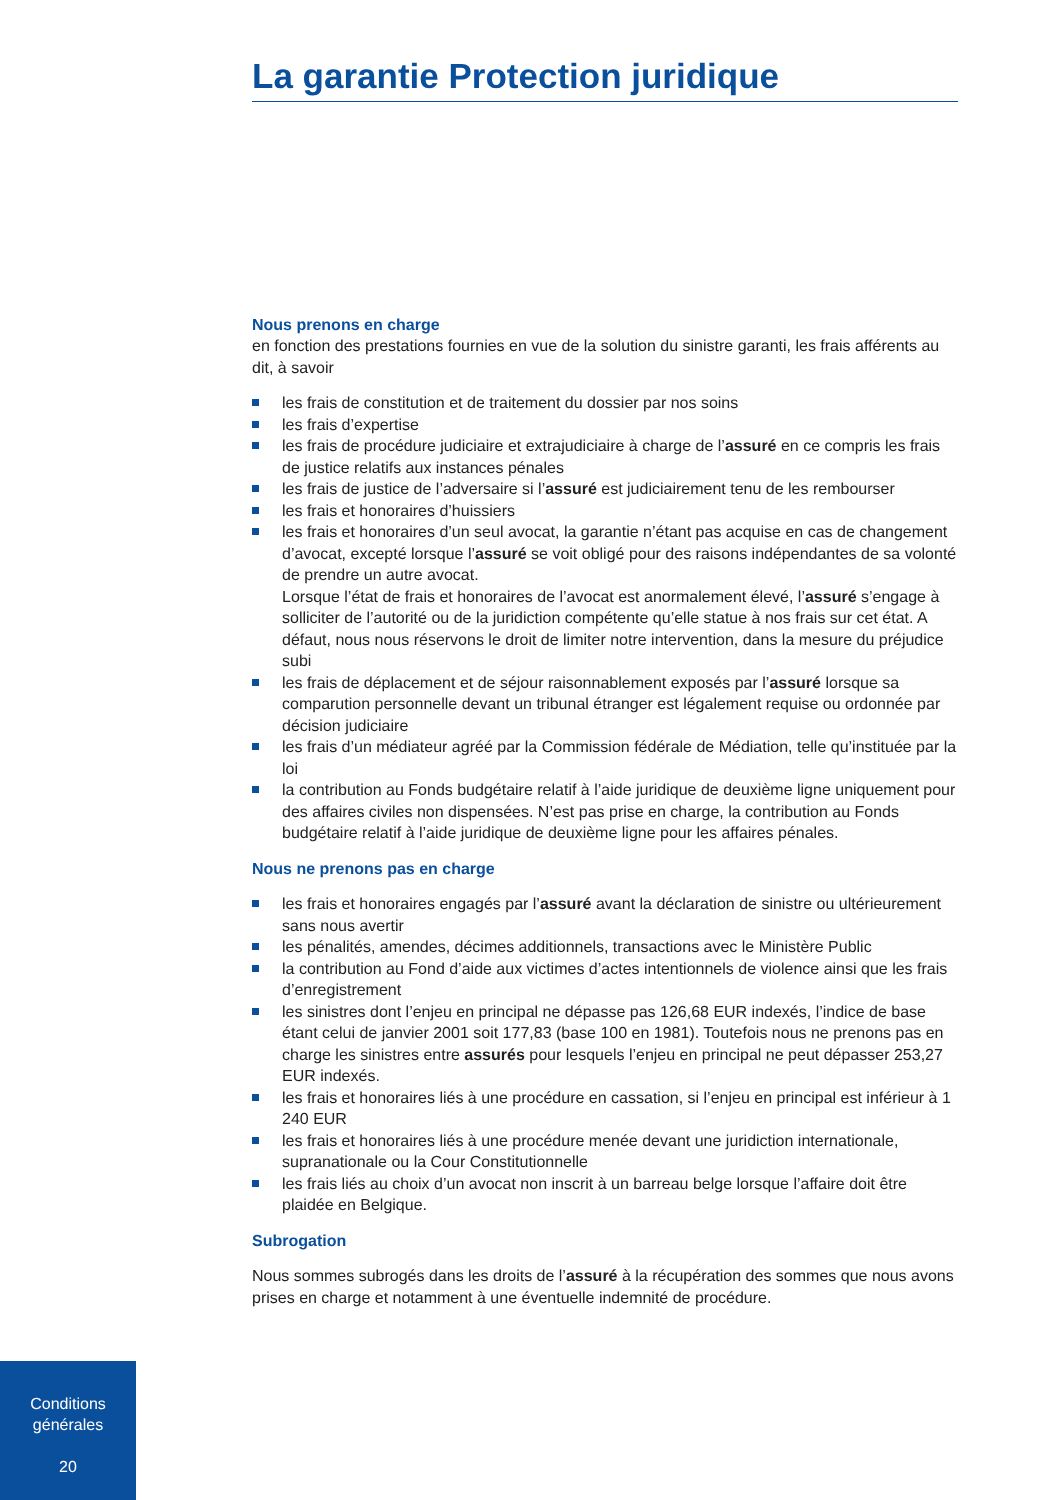La garantie Protection juridique
Nous prenons en charge
en fonction des prestations fournies en vue de la solution du sinistre garanti, les frais afférents au dit, à savoir
les frais de constitution et de traitement du dossier par nos soins
les frais d’expertise
les frais de procédure judiciaire et extrajudiciaire à charge de l’assuré en ce compris les frais de justice relatifs aux instances pénales
les frais de justice de l’adversaire si l’assuré est judiciairement tenu de les rembourser
les frais et honoraires d’huissiers
les frais et honoraires d’un seul avocat, la garantie n’étant pas acquise en cas de changement d’avocat, excepté lorsque l’assuré se voit obligé pour des raisons indépendantes de sa volonté de prendre un autre avocat.
Lorsque l’état de frais et honoraires de l’avocat est anormalement élevé, l’assuré s’engage à solliciter de l’autorité ou de la juridiction compétente qu’elle statue à nos frais sur cet état. A défaut, nous nous réservons le droit de limiter notre intervention, dans la mesure du préjudice subi
les frais de déplacement et de séjour raisonnablement exposés par l’assuré lorsque sa comparution personnelle devant un tribunal étranger est légalement requise ou ordonnée par décision judiciaire
les frais d’un médiateur agréé par la Commission fédérale de Médiation, telle qu’instituée par la loi
la contribution au Fonds budgétaire relatif à l’aide juridique de deuxième ligne uniquement pour des affaires civiles non dispensées. N’est pas prise en charge, la contribution au Fonds budgétaire relatif à l’aide juridique de deuxième ligne pour les affaires pénales.
Nous ne prenons pas en charge
les frais et honoraires engagés par l’assuré avant la déclaration de sinistre ou ultérieurement sans nous avertir
les pénalités, amendes, décimes additionnels, transactions avec le Ministère Public
la contribution au Fond d’aide aux victimes d’actes intentionnels de violence ainsi que les frais d’enregistrement
les sinistres dont l’enjeu en principal ne dépasse pas 126,68 EUR indexés, l’indice de base étant celui de janvier 2001 soit 177,83 (base 100 en 1981). Toutefois nous ne prenons pas en charge les sinistres entre assurés pour lesquels l’enjeu en principal ne peut dépasser 253,27 EUR indexés.
les frais et honoraires liés à une procédure en cassation, si l’enjeu en principal est inférieur à 1 240 EUR
les frais et honoraires liés à une procédure menée devant une juridiction internationale, supranationale ou la Cour Constitutionnelle
les frais liés au choix d’un avocat non inscrit à un barreau belge lorsque l’affaire doit être plaidée en Belgique.
Subrogation
Nous sommes subrogés dans les droits de l’assuré à la récupération des sommes que nous avons prises en charge et notamment à une éventuelle indemnité de procédure.
Conditions
générales
20